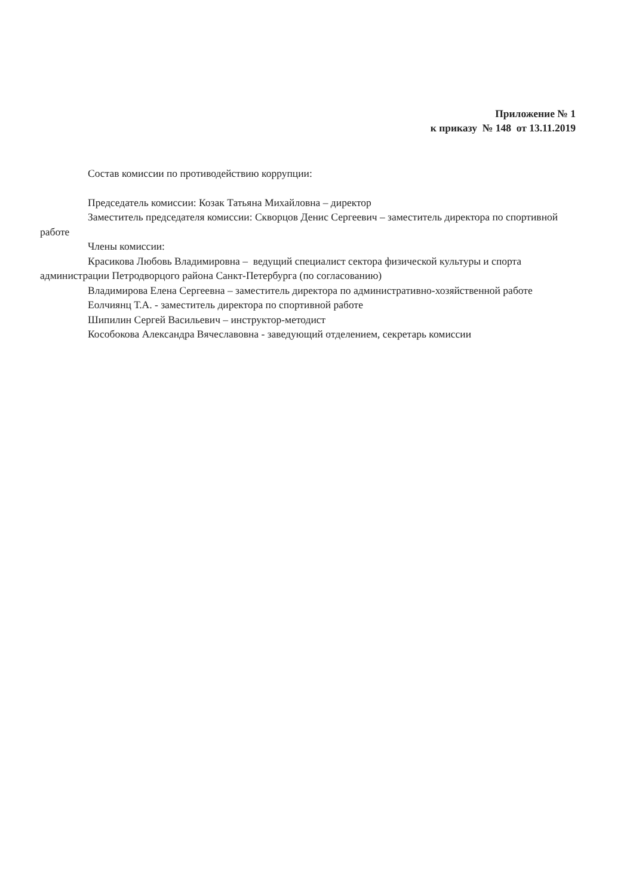Приложение № 1
к приказу № 148 от 13.11.2019
Состав комиссии по противодействию коррупции:
Председатель комиссии: Козак Татьяна Михайловна – директор
Заместитель председателя комиссии: Скворцов Денис Сергеевич – заместитель директора по спортивной работе
Члены комиссии:
Красикова Любовь Владимировна – ведущий специалист сектора физической культуры и спорта администрации Петродворцого района Санкт-Петербурга (по согласованию)
Владимирова Елена Сергеевна – заместитель директора по административно-хозяйственной работе
Еолчиянц Т.А. - заместитель директора по спортивной работе
Шипилин Сергей Васильевич – инструктор-методист
Кособокова Александра Вячеславовна - заведующий отделением, секретарь комиссии